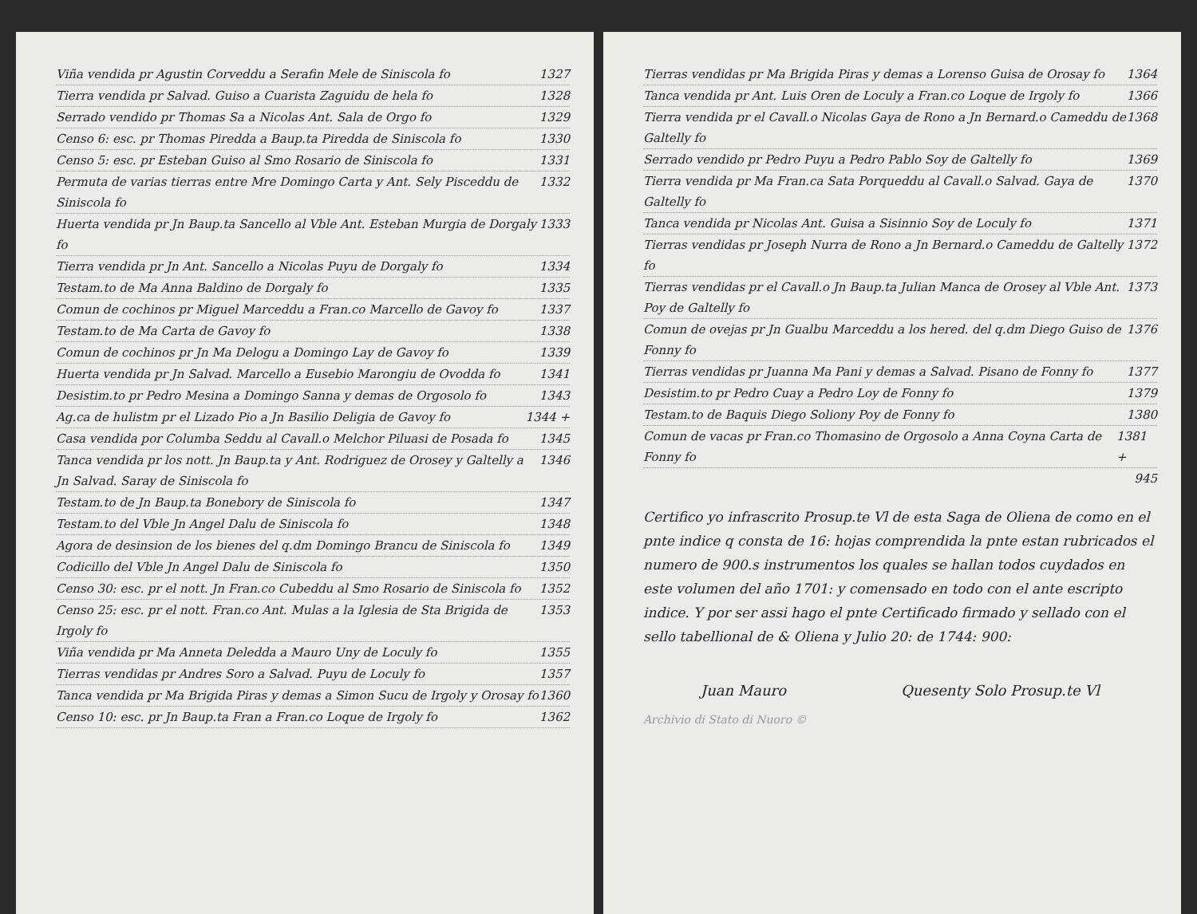Viña vendida pr Agustin Corveddu a Serafin Mele de Siniscola fo 1327
Tierra vendida pr Salvad. Guiso a Cuarista Zaguidu de hela fo 1328
Serrado vendido pr Thomas Sa a Nicolas Ant. Sala de Orgo fo 1329
Censo 6: esc. pr Thomas Piredda a Baup.ta Piredda de Siniscola fo 1330
Censo 5: esc. pr Esteban Guiso al Smo Rosario de Siniscola fo 1331
Permuta de varias tierras entre Mre Domingo Carta y Ant. Sely Pisceddu de Siniscola fo 1332
Huerta vendida pr Jn Baup.ta Sancello al Vble Ant. Esteban Murgia de Dorgaly fo 1333
Tierra vendida pr Jn Ant. Sancello a Nicolas Puyu de Dorgaly fo 1334
Testam.to de Ma Anna Baldino de Dorgaly fo 1335
Comun de cochinos pr Miguel Marceddu a Fran.co Marcello de Gavoy fo 1337
Testam.to de Ma Carta de Gavoy fo 1338
Comun de cochinos pr Jn Ma Delogu a Domingo Lay de Gavoy fo 1339
Huerta vendida pr Jn Salvad. Marcello a Eusebio Marongiu de Ovodda fo 1341
Desistim.to pr Pedro Mesina a Domingo Sanna y demas de Orgosolo fo 1343
Ag.ca de hulistm pr el Lizado Pio a Jn Basilio Deligia de Gavoy fo 1344 +
Casa vendida por Columba Seddu al Cavall.o Melchor Piluasi de Posada fo 1345
Tanca vendida pr los nott. Jn Baup.ta y Ant. Rodriguez de Orosey y Galtelly a Jn Salvad. Saray de Siniscola fo 1346
Testam.to de Jn Baup.ta Bonebory de Siniscola fo 1347
Testam.to del Vble Jn Angel Dalu de Siniscola fo 1348
Agora de desinsion de los bienes del q.dm Domingo Brancu de Siniscola fo 1349
Codicillo del Vble Jn Angel Dalu de Siniscola fo 1350
Censo 30: esc. pr el nott. Jn Fran.co Cubeddu al Smo Rosario de Siniscola fo 1352
Censo 25: esc. pr el nott. Fran.co Ant. Mulas a la Iglesia de Sta Brigida de Irgoly fo 1353
Viña vendida pr Ma Anneta Deledda a Mauro Uny de Loculy fo 1355
Tierras vendidas pr Andres Soro a Salvad. Puyu de Loculy fo 1357
Tanca vendida pr Ma Brigida Piras y demas a Simon Sucu de Irgoly y Orosay fo 1360
Censo 10: esc. pr Jn Baup.ta Fran a Fran.co Loque de Irgoly fo 1362
Tierras vendidas pr Ma Brigida Piras y demas a Lorenso Guisa de Orosay fo 1364
Tanca vendida pr Ant. Luis Oren de Loculy a Fran.co Loque de Irgoly fo 1366
Tierra vendida pr el Cavall.o Nicolas Gaya de Rono a Jn Bernard.o Cameddu de Galtelly fo 1368
Serrado vendido pr Pedro Puyu a Pedro Pablo Soy de Galtelly fo 1369
Tierra vendida pr Ma Fran.ca Sata Porqueddu al Cavall.o Salvad. Gaya de Galtelly fo 1370
Tanca vendida pr Nicolas Ant. Guisa a Sisinnio Soy de Loculy fo 1371
Tierras vendidas pr Joseph Nurra de Rono a Jn Bernard.o Cameddu de Galtelly fo 1372
Tierras vendidas pr el Cavall.o Jn Baup.ta Julian Manca de Orosey al Vble Ant. Poy de Galtelly fo 1373
Comun de ovejas pr Jn Gualbu Marceddu a los hered. del q.dm Diego Guiso de Fonny fo 1376
Tierras vendidas pr Juanna Ma Pani y demas a Salvad. Pisano de Fonny fo 1377
Desistim.to pr Pedro Cuay a Pedro Loy de Fonny fo 1379
Testam.to de Baquis Diego Soliony Poy de Fonny fo 1380
Comun de vacas pr Fran.co Thomasino de Orgosolo a Anna Coyna Carta de Fonny fo 1381 +
945
Certifico yo infrascrito Prosup.te Vl de esta Saga de Oliena de como en el pnte indice q consta de 16: hojas comprendida la pnte estan rubricados el numero de 900.s instrumentos los quales se hallan todos cuydados en este volumen del año 1701: y comensado en todo con el ante escripto indice. Y por ser assi hago el pnte Certificado firmado y sellado con el sello tabellional de & Oliena y Julio 20: de 1744: 900:
Juan Mauro Quesenty Solo Prosup.te Vl
Archivio di Stato di Nuoro ©